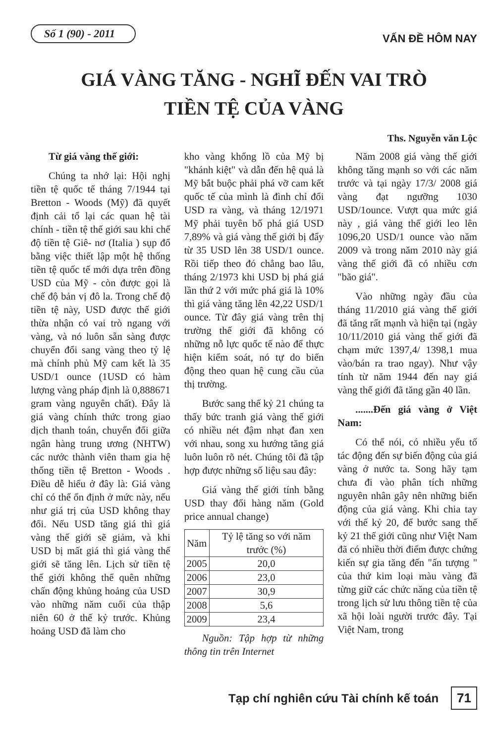Số 1 (90) - 2011
VẤN ĐỀ HÔM NAY
GIÁ VÀNG TĂNG - NGHĨ ĐẾN VAI TRÒ
TIỀN TỆ CỦA VÀNG
Ths. Nguyễn văn Lộc
Từ giá vàng thế giới:
Chúng ta nhớ lại: Hội nghị tiền tệ quốc tế tháng 7/1944 tại Bretton - Woods (Mỹ) đã quyết định cải tổ lại các quan hệ tài chính - tiền tệ thế giới sau khi chế độ tiền tệ Giê- nơ (Italia ) sụp đổ bằng việc thiết lập một hệ thống tiền tệ quốc tế mới dựa trên đồng USD của Mỹ - còn được gọi là chế độ bản vị đô la. Trong chế độ tiền tệ này, USD được thế giới thừa nhận có vai trò ngang với vàng, và nó luôn sẵn sàng được chuyển đổi sang vàng theo tỷ lệ mà chính phủ Mỹ cam kết là 35 USD/1 ounce (1USD có hàm lượng vàng pháp định là 0,888671 gram vàng nguyên chất). Đây là giá vàng chính thức trong giao dịch thanh toán, chuyển đổi giữa ngân hàng trung ương (NHTW) các nước thành viên tham gia hệ thống tiền tệ Bretton - Woods . Điều dễ hiểu ở đây là: Giá vàng chỉ có thể ổn định ở mức này, nếu như giá trị của USD không thay đổi. Nếu USD tăng giá thì giá vàng thế giới sẽ giảm, và khi USD bị mất giá thì giá vàng thế giới sẽ tăng lên. Lịch sử tiền tệ thế giới không thể quên những chấn động khủng hoảng của USD vào những năm cuối của thập niên 60 ở thế kỷ trước. Khủng hoảng USD đã làm cho
kho vàng khổng lồ của Mỹ bị "khánh kiệt" và dẫn đến hệ quả là Mỹ bắt buộc phải phá vỡ cam kết quốc tế của mình là đình chỉ đổi USD ra vàng, và tháng 12/1971 Mỹ phải tuyên bố phá giá USD 7,89% và giá vàng thế giới bị đẩy từ 35 USD lên 38 USD/1 ounce. Rồi tiếp theo đó chẳng bao lâu, tháng 2/1973 khi USD bị phá giá lần thứ 2 với mức phá giá là 10% thì giá vàng tăng lên 42,22 USD/1 ounce. Từ đây giá vàng trên thị trường thế giới đã không có những nỗ lực quốc tế nào để thực hiện kiểm soát, nó tự do biến động theo quan hệ cung cầu của thị trường.
Bước sang thế kỷ 21 chúng ta thấy bức tranh giá vàng thế giới có nhiều nét đậm nhạt đan xen với nhau, song xu hướng tăng giá luôn luôn rõ nét. Chúng tôi đã tập hợp được những số liệu sau đây:
Giá vàng thế giới tính bằng USD thay đổi hàng năm (Gold price annual change)
| Năm | Tỷ lệ tăng so với năm trước (%) |
| --- | --- |
| 2005 | 20,0 |
| 2006 | 23,0 |
| 2007 | 30,9 |
| 2008 | 5,6 |
| 2009 | 23,4 |
Nguồn: Tập hợp từ những thông tin trên Internet
Năm 2008 giá vàng thế giới không tăng mạnh so với các năm trước và tại ngày 17/3/ 2008 giá vàng đạt ngưỡng 1030 USD/1ounce. Vượt qua mức giá này , giá vàng thế giới leo lên 1096,20 USD/1 ounce vào năm 2009 và trong năm 2010 này giá vàng thế giới đã có nhiều cơn "bão giá".
Vào những ngày đầu của tháng 11/2010 giá vàng thế giới đã tăng rất mạnh và hiện tại (ngày 10/11/2010 giá vàng thế giới đã chạm mức 1397,4/ 1398,1 mua vào/bán ra trao ngay). Như vậy tính từ năm 1944 đến nay giá vàng thế giới đã tăng gần 40 lần.
.......Đến giá vàng ở Việt Nam:
Có thể nói, có nhiều yếu tố tác động đến sự biến động của giá vàng ở nước ta. Song hãy tạm chưa đi vào phân tích những nguyên nhân gây nên những biến động của giá vàng. Khi chia tay với thế kỷ 20, để bước sang thế kỷ 21 thế giới cũng như Việt Nam đã có nhiều thời điểm được chứng kiến sự gia tăng đến "ấn tượng " của thứ kim loại màu vàng đã từng giữ các chức năng của tiền tệ trong lịch sử lưu thông tiền tệ của xã hội loài người trước đây. Tại Việt Nam, trong
Tạp chí nghiên cứu Tài chính kế toán 71